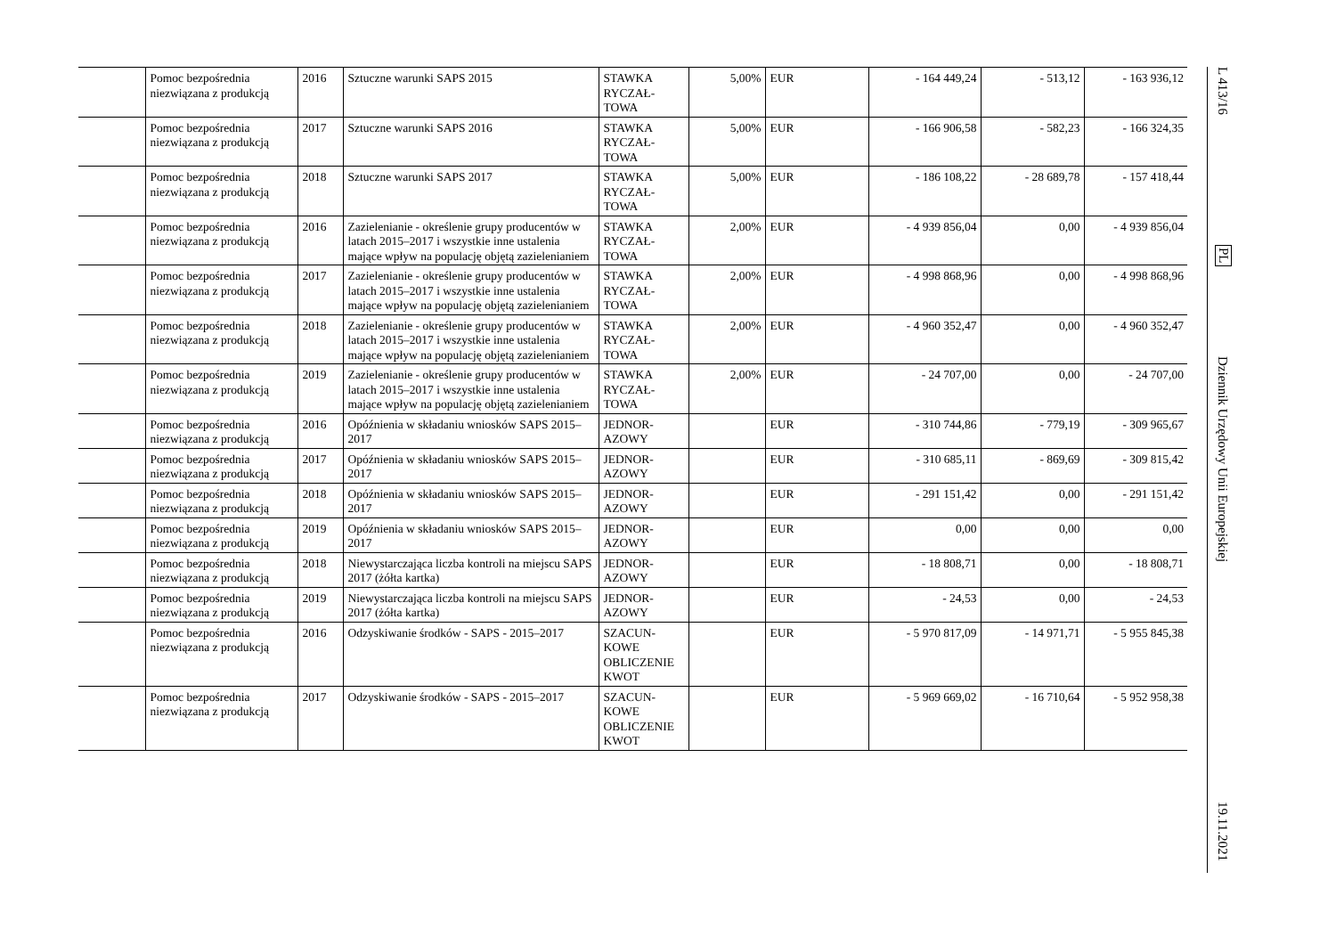| | Pomoc bezpośrednia niezwiązana z produkcją | 2016 | Sztuczne warunki SAPS 2015 | STAWKA RYCZAŁ-TOWA | 5,00% | EUR | - 164 449,24 | - 513,12 | - 163 936,12 |
| | Pomoc bezpośrednia niezwiązana z produkcją | 2017 | Sztuczne warunki SAPS 2016 | STAWKA RYCZAŁ-TOWA | 5,00% | EUR | - 166 906,58 | - 582,23 | - 166 324,35 |
| | Pomoc bezpośrednia niezwiązana z produkcją | 2018 | Sztuczne warunki SAPS 2017 | STAWKA RYCZAŁ-TOWA | 5,00% | EUR | - 186 108,22 | - 28 689,78 | - 157 418,44 |
| | Pomoc bezpośrednia niezwiązana z produkcją | 2016 | Zazielenianie - określenie grupy producentów w latach 2015–2017 i wszystkie inne ustalenia mające wpływ na populację objętą zazielenianiem | STAWKA RYCZAŁ-TOWA | 2,00% | EUR | - 4 939 856,04 | 0,00 | - 4 939 856,04 |
| | Pomoc bezpośrednia niezwiązana z produkcją | 2017 | Zazielenianie - określenie grupy producentów w latach 2015–2017 i wszystkie inne ustalenia mające wpływ na populację objętą zazielenianiem | STAWKA RYCZAŁ-TOWA | 2,00% | EUR | - 4 998 868,96 | 0,00 | - 4 998 868,96 |
| | Pomoc bezpośrednia niezwiązana z produkcją | 2018 | Zazielenianie - określenie grupy producentów w latach 2015–2017 i wszystkie inne ustalenia mające wpływ na populację objętą zazielenianiem | STAWKA RYCZAŁ-TOWA | 2,00% | EUR | - 4 960 352,47 | 0,00 | - 4 960 352,47 |
| | Pomoc bezpośrednia niezwiązana z produkcją | 2019 | Zazielenianie - określenie grupy producentów w latach 2015–2017 i wszystkie inne ustalenia mające wpływ na populację objętą zazielenianiem | STAWKA RYCZAŁ-TOWA | 2,00% | EUR | - 24 707,00 | 0,00 | - 24 707,00 |
| | Pomoc bezpośrednia niezwiązana z produkcją | 2016 | Opóźnienia w składaniu wniosków SAPS 2015–2017 | JEDNOR-AZOWY | | EUR | - 310 744,86 | - 779,19 | - 309 965,67 |
| | Pomoc bezpośrednia niezwiązana z produkcją | 2017 | Opóźnienia w składaniu wniosków SAPS 2015–2017 | JEDNOR-AZOWY | | EUR | - 310 685,11 | - 869,69 | - 309 815,42 |
| | Pomoc bezpośrednia niezwiązana z produkcją | 2018 | Opóźnienia w składaniu wniosków SAPS 2015–2017 | JEDNOR-AZOWY | | EUR | - 291 151,42 | 0,00 | - 291 151,42 |
| | Pomoc bezpośrednia niezwiązana z produkcją | 2019 | Opóźnienia w składaniu wniosków SAPS 2015–2017 | JEDNOR-AZOWY | | EUR | 0,00 | 0,00 | 0,00 |
| | Pomoc bezpośrednia niezwiązana z produkcją | 2018 | Niewystarczająca liczba kontroli na miejscu SAPS 2017 (żółta kartka) | JEDNOR-AZOWY | | EUR | - 18 808,71 | 0,00 | - 18 808,71 |
| | Pomoc bezpośrednia niezwiązana z produkcją | 2019 | Niewystarczająca liczba kontroli na miejscu SAPS 2017 (żółta kartka) | JEDNOR-AZOWY | | EUR | - 24,53 | 0,00 | - 24,53 |
| | Pomoc bezpośrednia niezwiązana z produkcją | 2016 | Odzyskiwanie środków - SAPS - 2015–2017 | SZACUN-KOWE OBLICZENIE KWOT | | EUR | - 5 970 817,09 | - 14 971,71 | - 5 955 845,38 |
| | Pomoc bezpośrednia niezwiązana z produkcją | 2017 | Odzyskiwanie środków - SAPS - 2015–2017 | SZACUN-KOWE OBLICZENIE KWOT | | EUR | - 5 969 669,02 | - 16 710,64 | - 5 952 958,38 |
L 413/16
PL
Dziennik Urzędowy Unii Europejskiej
19.11.2021